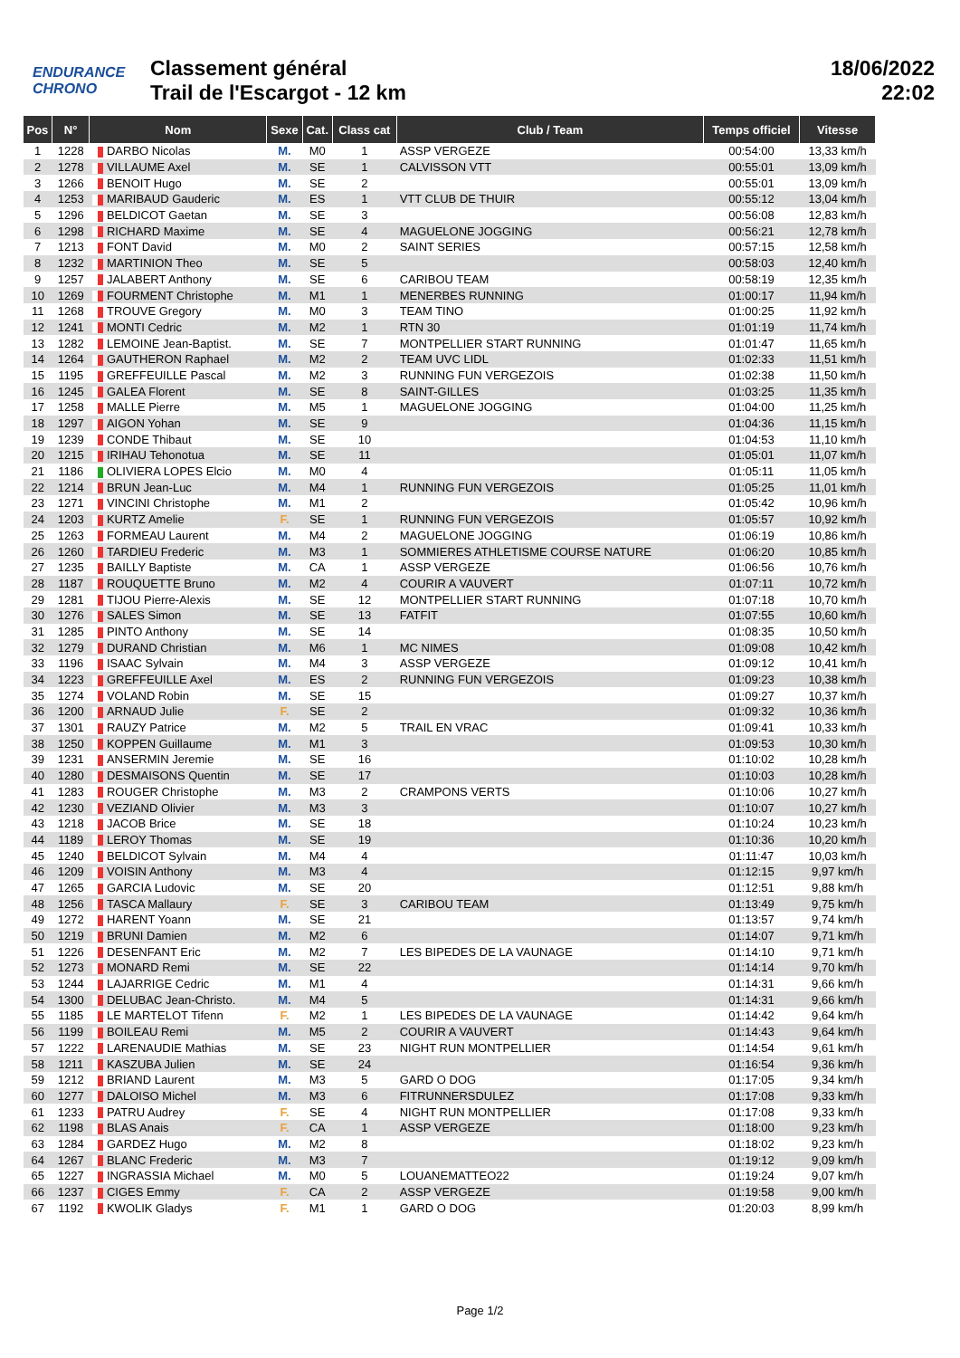ENDURANCE CHRONO
Classement général
Trail de l'Escargot - 12 km
18/06/2022
22:02
| Pos | N° | Nom | Sexe | Cat. | Class cat | Club / Team | Temps officiel | Vitesse |
| --- | --- | --- | --- | --- | --- | --- | --- | --- |
| 1 | 1228 | DARBO Nicolas | M. | M0 | 1 | ASSP VERGEZE | 00:54:00 | 13,33 km/h |
| 2 | 1278 | VILLAUME Axel | M. | SE | 1 | CALVISSON VTT | 00:55:01 | 13,09 km/h |
| 3 | 1266 | BENOIT Hugo | M. | SE | 2 | | 00:55:01 | 13,09 km/h |
| 4 | 1253 | MARIBAUD Gauderic | M. | ES | 1 | VTT CLUB DE THUIR | 00:55:12 | 13,04 km/h |
| 5 | 1296 | BELDICOT Gaetan | M. | SE | 3 | | 00:56:08 | 12,83 km/h |
| 6 | 1298 | RICHARD Maxime | M. | SE | 4 | MAGUELONE JOGGING | 00:56:21 | 12,78 km/h |
| 7 | 1213 | FONT David | M. | M0 | 2 | SAINT SERIES | 00:57:15 | 12,58 km/h |
| 8 | 1232 | MARTINION Theo | M. | SE | 5 | | 00:58:03 | 12,40 km/h |
| 9 | 1257 | JALABERT Anthony | M. | SE | 6 | CARIBOU TEAM | 00:58:19 | 12,35 km/h |
| 10 | 1269 | FOURMENT Christophe | M. | M1 | 1 | MENERBES RUNNING | 01:00:17 | 11,94 km/h |
| 11 | 1268 | TROUVE Gregory | M. | M0 | 3 | TEAM TINO | 01:00:25 | 11,92 km/h |
| 12 | 1241 | MONTI Cedric | M. | M2 | 1 | RTN 30 | 01:01:19 | 11,74 km/h |
| 13 | 1282 | LEMOINE Jean-Baptist. | M. | SE | 7 | MONTPELLIER START RUNNING | 01:01:47 | 11,65 km/h |
| 14 | 1264 | GAUTHERON Raphael | M. | M2 | 2 | TEAM UVC LIDL | 01:02:33 | 11,51 km/h |
| 15 | 1195 | GREFFEUILLE Pascal | M. | M2 | 3 | RUNNING FUN VERGEZOIS | 01:02:38 | 11,50 km/h |
| 16 | 1245 | GALEA Florent | M. | SE | 8 | SAINT-GILLES | 01:03:25 | 11,35 km/h |
| 17 | 1258 | MALLE Pierre | M. | M5 | 1 | MAGUELONE JOGGING | 01:04:00 | 11,25 km/h |
| 18 | 1297 | AIGON Yohan | M. | SE | 9 | | 01:04:36 | 11,15 km/h |
| 19 | 1239 | CONDE Thibaut | M. | SE | 10 | | 01:04:53 | 11,10 km/h |
| 20 | 1215 | IRIHAU Tehonotua | M. | SE | 11 | | 01:05:01 | 11,07 km/h |
| 21 | 1186 | OLIVIERA LOPES Elcio | M. | M0 | 4 | | 01:05:11 | 11,05 km/h |
| 22 | 1214 | BRUN Jean-Luc | M. | M4 | 1 | RUNNING FUN VERGEZOIS | 01:05:25 | 11,01 km/h |
| 23 | 1271 | VINCINI Christophe | M. | M1 | 2 | | 01:05:42 | 10,96 km/h |
| 24 | 1203 | KURTZ Amelie | F. | SE | 1 | RUNNING FUN VERGEZOIS | 01:05:57 | 10,92 km/h |
| 25 | 1263 | FORMEAU Laurent | M. | M4 | 2 | MAGUELONE JOGGING | 01:06:19 | 10,86 km/h |
| 26 | 1260 | TARDIEU Frederic | M. | M3 | 1 | SOMMIERES ATHLETISME COURSE NATURE | 01:06:20 | 10,85 km/h |
| 27 | 1235 | BAILLY Baptiste | M. | CA | 1 | ASSP VERGEZE | 01:06:56 | 10,76 km/h |
| 28 | 1187 | ROUQUETTE Bruno | M. | M2 | 4 | COURIR A VAUVERT | 01:07:11 | 10,72 km/h |
| 29 | 1281 | TIJOU Pierre-Alexis | M. | SE | 12 | MONTPELLIER START RUNNING | 01:07:18 | 10,70 km/h |
| 30 | 1276 | SALES Simon | M. | SE | 13 | FATFIT | 01:07:55 | 10,60 km/h |
| 31 | 1285 | PINTO Anthony | M. | SE | 14 | | 01:08:35 | 10,50 km/h |
| 32 | 1279 | DURAND Christian | M. | M6 | 1 | MC NIMES | 01:09:08 | 10,42 km/h |
| 33 | 1196 | ISAAC Sylvain | M. | M4 | 3 | ASSP VERGEZE | 01:09:12 | 10,41 km/h |
| 34 | 1223 | GREFFEUILLE Axel | M. | ES | 2 | RUNNING FUN VERGEZOIS | 01:09:23 | 10,38 km/h |
| 35 | 1274 | VOLAND Robin | M. | SE | 15 | | 01:09:27 | 10,37 km/h |
| 36 | 1200 | ARNAUD Julie | F. | SE | 2 | | 01:09:32 | 10,36 km/h |
| 37 | 1301 | RAUZY Patrice | M. | M2 | 5 | TRAIL EN VRAC | 01:09:41 | 10,33 km/h |
| 38 | 1250 | KOPPEN Guillaume | M. | M1 | 3 | | 01:09:53 | 10,30 km/h |
| 39 | 1231 | ANSERMIN Jeremie | M. | SE | 16 | | 01:10:02 | 10,28 km/h |
| 40 | 1280 | DESMAISONS Quentin | M. | SE | 17 | | 01:10:03 | 10,28 km/h |
| 41 | 1283 | ROUGER Christophe | M. | M3 | 2 | CRAMPONS VERTS | 01:10:06 | 10,27 km/h |
| 42 | 1230 | VEZIAND Olivier | M. | M3 | 3 | | 01:10:07 | 10,27 km/h |
| 43 | 1218 | JACOB Brice | M. | SE | 18 | | 01:10:24 | 10,23 km/h |
| 44 | 1189 | LEROY Thomas | M. | SE | 19 | | 01:10:36 | 10,20 km/h |
| 45 | 1240 | BELDICOT Sylvain | M. | M4 | 4 | | 01:11:47 | 10,03 km/h |
| 46 | 1209 | VOISIN Anthony | M. | M3 | 4 | | 01:12:15 | 9,97 km/h |
| 47 | 1265 | GARCIA Ludovic | M. | SE | 20 | | 01:12:51 | 9,88 km/h |
| 48 | 1256 | TASCA Mallaury | F. | SE | 3 | CARIBOU TEAM | 01:13:49 | 9,75 km/h |
| 49 | 1272 | HARENT Yoann | M. | SE | 21 | | 01:13:57 | 9,74 km/h |
| 50 | 1219 | BRUNI Damien | M. | M2 | 6 | | 01:14:07 | 9,71 km/h |
| 51 | 1226 | DESENFANT Eric | M. | M2 | 7 | LES BIPEDES DE LA VAUNAGE | 01:14:10 | 9,71 km/h |
| 52 | 1273 | MONARD Remi | M. | SE | 22 | | 01:14:14 | 9,70 km/h |
| 53 | 1244 | LAJARRIGE Cedric | M. | M1 | 4 | | 01:14:31 | 9,66 km/h |
| 54 | 1300 | DELUBAC Jean-Christo. | M. | M4 | 5 | | 01:14:31 | 9,66 km/h |
| 55 | 1185 | LE MARTELOT Tifenn | F. | M2 | 1 | LES BIPEDES DE LA VAUNAGE | 01:14:42 | 9,64 km/h |
| 56 | 1199 | BOILEAU Remi | M. | M5 | 2 | COURIR A VAUVERT | 01:14:43 | 9,64 km/h |
| 57 | 1222 | LARENAUDIE Mathias | M. | SE | 23 | NIGHT RUN MONTPELLIER | 01:14:54 | 9,61 km/h |
| 58 | 1211 | KASZUBA Julien | M. | SE | 24 | | 01:16:54 | 9,36 km/h |
| 59 | 1212 | BRIAND Laurent | M. | M3 | 5 | GARD O DOG | 01:17:05 | 9,34 km/h |
| 60 | 1277 | DALOISO Michel | M. | M3 | 6 | FITRUNNERSDULEZ | 01:17:08 | 9,33 km/h |
| 61 | 1233 | PATRU Audrey | F. | SE | 4 | NIGHT RUN MONTPELLIER | 01:17:08 | 9,33 km/h |
| 62 | 1198 | BLAS Anais | F. | CA | 1 | ASSP VERGEZE | 01:18:00 | 9,23 km/h |
| 63 | 1284 | GARDEZ Hugo | M. | M2 | 8 | | 01:18:02 | 9,23 km/h |
| 64 | 1267 | BLANC Frederic | M. | M3 | 7 | | 01:19:12 | 9,09 km/h |
| 65 | 1227 | INGRASSIA Michael | M. | M0 | 5 | LOUANEMATTEO22 | 01:19:24 | 9,07 km/h |
| 66 | 1237 | CIGES Emmy | F. | CA | 2 | ASSP VERGEZE | 01:19:58 | 9,00 km/h |
| 67 | 1192 | KWOLIK Gladys | F. | M1 | 1 | GARD O DOG | 01:20:03 | 8,99 km/h |
Page 1/2